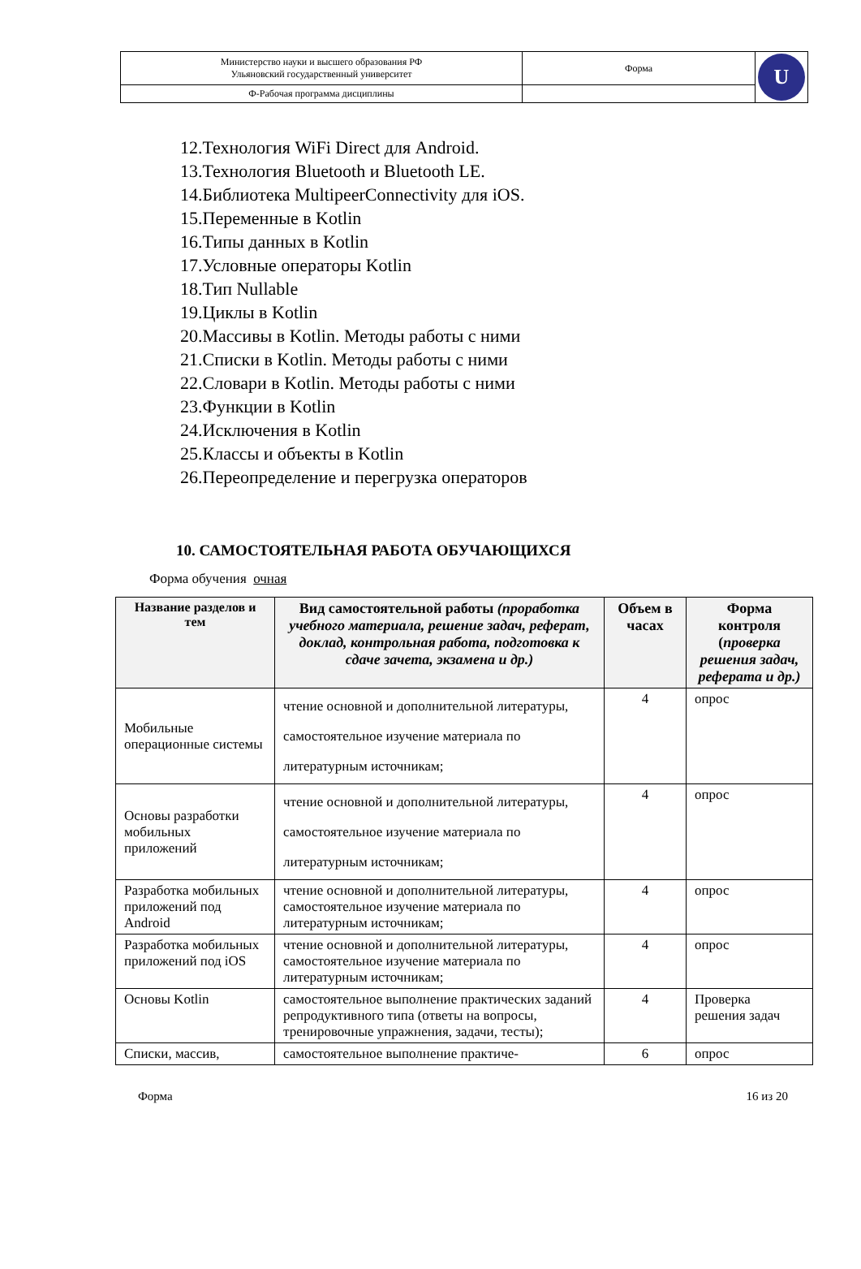| Министерство науки и высшего образования РФ Ульяновский государственный университет | Форма | U |
| Ф-Рабочая программа дисциплины | | |
12.Технология WiFi Direct для Android.
13.Технология Bluetooth и Bluetooth LE.
14.Библиотека MultipeerConnectivity для iOS.
15.Переменные в Kotlin
16.Типы данных в Kotlin
17.Условные операторы Kotlin
18.Тип Nullable
19.Циклы в Kotlin
20.Массивы в Kotlin. Методы работы с ними
21.Списки в Kotlin. Методы работы с ними
22.Словари в Kotlin. Методы работы с ними
23.Функции в Kotlin
24.Исключения в Kotlin
25.Классы и объекты в Kotlin
26.Переопределение и перегрузка операторов
10. САМОСТОЯТЕЛЬНАЯ РАБОТА ОБУЧАЮЩИХСЯ
Форма обучения очная
| Название разделов и тем | Вид самостоятельной работы (проработка учебного материала, решение задач, реферат, доклад, контрольная работа, подготовка к сдаче зачета, экзамена и др.) | Объем в часах | Форма контроля ( проверка решения задач, реферата и др.) |
| --- | --- | --- | --- |
| Мобильные операционные системы | чтение основной и дополнительной литературы, самостоятельное изучение материала по литературным источникам; | 4 | опрос |
| Основы разработки мобильных приложений | чтение основной и дополнительной литературы, самостоятельное изучение материала по литературным источникам; | 4 | опрос |
| Разработка мобильных приложений под Android | чтение основной и дополнительной литературы, самостоятельное изучение материала по литературным источникам; | 4 | опрос |
| Разработка мобильных приложений под iOS | чтение основной и дополнительной литературы, самостоятельное изучение материала по литературным источникам; | 4 | опрос |
| Основы Kotlin | самостоятельное выполнение практических заданий репродуктивного типа (ответы на вопросы, тренировочные упражнения, задачи, тесты); | 4 | Проверка решения задач |
| Списки, массив, | самостоятельное выполнение практиче- | 6 | опрос |
Форма 16 из 20